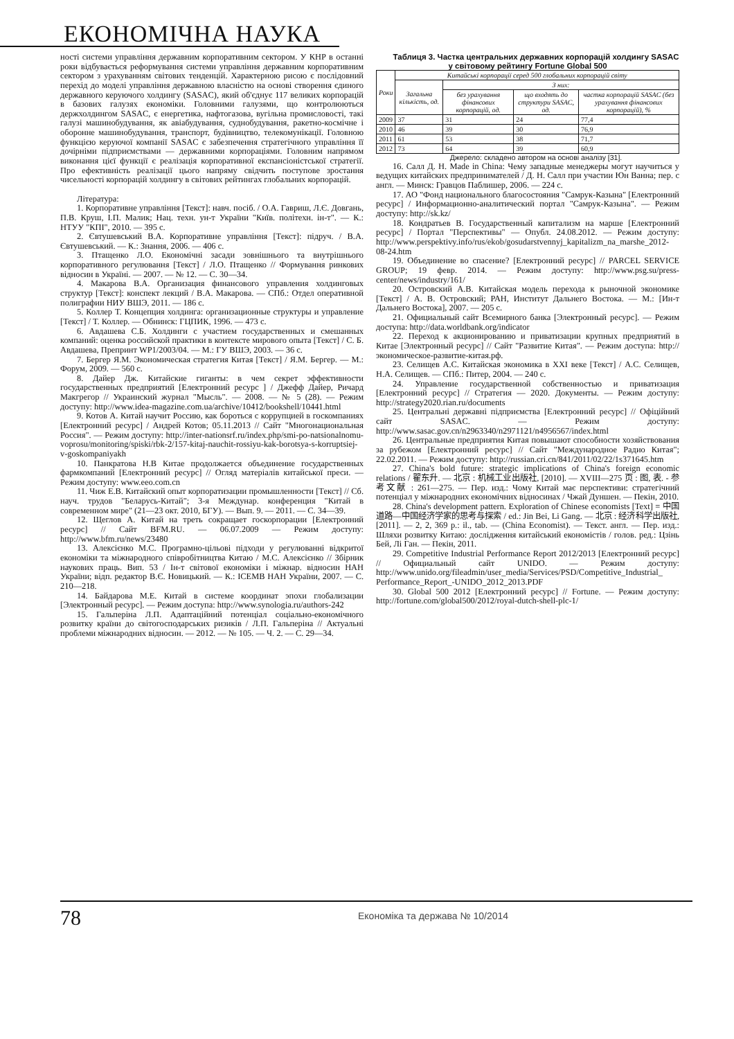ЕКОНОМІЧНА НАУКА
ності системи управління державним корпоративним сектором. У КНР в останні роки відбувається реформування системи управління державним корпоративним сектором з урахуванням світових тенденцій. Характерною рисою є послідовний перехід до моделі управління державною власністю на основі створення єдиного державного керуючого холдингу (SASAC), який об'єднує 117 великих корпорацій в базових галузях економіки. Головними галузями, що контролюються держхолдингом SASAC, є енергетика, нафтогазова, вугільна промисловості, такі галузі машинобудування, як авіабудування, суднобудування, ракетно-космічне і оборонне машинобудування, транспорт, будівництво, телекомунікації. Головною функцією керуючої компанії SASAC є забезпечення стратегічного управління її дочірніми підприємствами — державними корпораціями. Головним напрямом виконання цієї функції є реалізація корпоративної експансіоністської стратегії. Про ефективність реалізації цього напряму свідчить поступове зростання чисельності корпорацій холдингу в світових рейтингах глобальних корпорацій.
Література:
1. Корпоративне управління [Текст]: навч. посіб. / О.А. Гавриш, Л.Є. Довгань, П.В. Круш, І.П. Малик; Нац. техн. ун-т України "Київ. політехн. ін-т". — К.: НТУУ "КПІ", 2010. — 395 с.
2. Євтушевський В.А. Корпоративне управління [Текст]: підруч. / В.А. Євтушевський. — К.: Знання, 2006. — 406 с.
3. Птащенко Л.О. Економічні засади зовнішнього та внутрішнього корпоративного регулювання [Текст] / Л.О. Птащенко // Формування ринкових відносин в Україні. — 2007. — № 12. — С. 30—34.
4. Макарова В.А. Организация финансового управления холдинговых структур [Текст]: конспект лекций / В.А. Макарова. — СПб.: Отдел оперативной полиграфии НИУ ВШЭ, 2011. — 186 с.
5. Коллер Т. Концепция холдинга: организационные структуры и управление [Текст] / Т. Коллер. — Обнинск: ГЦПИК, 1996. — 473 с.
6. Авдашева С.Б. Холдинги с участием государственных и смешанных компаний: оценка российской практики в контексте мирового опыта [Текст] / С. Б. Авдашева, Препринт WP1/2003/04. — М.: ГУ ВШЭ, 2003. — 36 с.
7. Бергер Я.М. Экономическая стратегия Китая [Текст] / Я.М. Бергер. — М.: Форум, 2009. — 560 с.
8. Дайер Дж. Китайские гиганты: в чем секрет эффективности государственных предприятий [Електронний ресурс ] / Джефф Дайер, Ричард Макгрегор // Украинский журнал "Мысль". — 2008. — № 5 (28). — Режим доступу: http://www.idea-magazine.com.ua/archive/10412/bookshell/10441.html
9. Котов А. Китай научит Россию, как бороться с коррупцией в госкомпаниях [Електронний ресурс] / Андрей Котов; 05.11.2013 // Сайт "Многонациональная Россия". — Режим доступу: http://inter-nationsrf.ru/index.php/smi-po-natsionalnomu-voprosu/monitoring/spiski/rbk-2/157-kitaj-nauchit-rossiyu-kak-borotsya-s-korruptsiej-v-goskompaniyakh
10. Панкратова Н.В Китае продолжается объединение государственных фармкомпаний [Електронний ресурс] // Огляд матеріалів китайської преси. — Режим доступу: www.eeo.com.cn
11. Чиж Е.В. Китайский опыт корпоратизации промышленности [Текст] // Сб. науч. трудов "Беларусь-Китай"; 3-я Междунар. конференция "Китай в современном мире" (21—23 окт. 2010, БГУ). — Вып. 9. — 2011. — С. 34—39.
12. Щеглов А. Китай на треть сокращает госкорпорации [Електронний ресурс] // Сайт BFM.RU. — 06.07.2009 — Режим доступу: http://www.bfm.ru/news/23480
13. Алексієнко М.С. Програмно-цільові підходи у регулюванні відкритої економіки та міжнародного співробітництва Китаю / М.С. Алексієнко // Збірник наукових праць. Вип. 53 / Ін-т світової економіки і міжнар. відносин НАН України; відп. редактор В.Є. Новицький. — К.: ІСЕМВ НАН України, 2007. — С. 210—218.
14. Байдарова М.Е. Китай в системе координат эпохи глобализации [Электронный ресурс]. — Режим доступа: http://www.synologia.ru/authors-242
15. Гальперіна Л.П. Адаптаційний потенціал соціально-економічного розвитку країни до світогосподарських ризиків / Л.П. Гальперіна // Актуальні проблеми міжнародних відносин. — 2012. — № 105. — Ч. 2. — С. 29—34.
Таблиця 3. Частка центральних державних корпорацій холдингу SASAC у світовому рейтингу Fortune Global 500
| Роки | Китайські корпорації серед 500 глобальних корпорацій світу | | | |
| --- | --- | --- | --- | --- |
| | Загальна кількість, од. | З них: | | |
| | | без урахування фінансових корпорацій, од. | що входять до структури SASAC, од. | частка корпорацій SASAC (без урахування фінансових корпорацій), % |
| 2009 | 37 | 31 | 24 | 77,4 |
| 2010 | 46 | 39 | 30 | 76,9 |
| 2011 | 61 | 53 | 38 | 71,7 |
| 2012 | 73 | 64 | 39 | 60,9 |
Джерело: складено автором на основі аналізу [31].
16. Салл Д. Н. Made in China: Чему западные менеджеры могут научиться у ведущих китайских предпринимателей / Д. Н. Салл при участии Юн Ванна; пер. с англ. — Минск: Гравцов Паблишер, 2006. — 224 с.
17. АО "Фонд национального благосостояния "Самрук-Казына" [Електронний ресурс] / Информационно-аналитический портал "Самрук-Казына". — Режим доступу: http://sk.kz/
18. Кондратьев В. Государственный капитализм на марше [Електронний ресурс] / Портал "Перспективы" — Опубл. 24.08.2012. — Режим доступу: http://www.perspektivy.info/rus/ekob/gosudarstvennyj_kapitalizm_na_marshe_2012-08-24.htm
19. Объединение во спасение? [Електронний ресурс] // PARCEL SERVICE GROUP; 19 февр. 2014. — Режим доступу: http://www.psg.su/press-center/news/industry/161/
20. Островский А.В. Китайская модель перехода к рыночной экономике [Текст] / А. В. Островский; РАН, Институт Дальнего Востока. — М.: [Ин-т Дальнего Востока], 2007. — 205 с.
21. Официальный сайт Всемирного банка [Электронный ресурс]. — Режим доступа: http://data.worldbank.org/indicator
22. Переход к акционированию и приватизации крупных предприятий в Китае [Электронный ресурс] // Сайт "Развитие Китая". — Режим доступа: http://экономическое-развитие-китая.рф.
23. Селищев А.С. Китайская экономика в XXI веке [Текст] / А.С. Селищев, Н.А. Селищев. — СПб.: Питер, 2004. — 240 с.
24. Управление государственной собственностью и приватизация [Електронний ресурс] // Стратегия — 2020. Документы. — Режим доступу: http://strategy2020.rian.ru/documents
25. Центральні державні підприємства [Електронний ресурс] // Офіційний сайт SASAC. — Режим доступу: http://www.sasac.gov.cn/n2963340/n2971121/n4956567/index.html
26. Центральные предприятия Китая повышают способности хозяйствования за рубежом [Електронний ресурс] // Сайт "Международное Радио Китая"; 22.02.2011. — Режим доступу: http://russian.cri.cn/841/2011/02/22/1s371645.htm
27. China's bold future: strategic implications of China's foreign economic relations / 翟东升. — 北京 : 机械工业出版社, [2010]. — XVIII—275 页 : 图, 表. - 参考文献 : 261—275. — Пер. изд.: Чому Китай має перспективи: стратегічний потенціал у міжнародних економічних відносинах / Чжай Дуншен. — Пекін, 2010.
28. China's development pattern. Exploration of Chinese economists [Text] = 中国道路—中国经济学家的思考与探索 / ed.: Jin Bei, Li Gang. — 北京 : 经济科学出版社, [2011]. — 2, 2, 369 p.: il., tab. — (China Economist). — Текст. англ. — Пер. изд.: Шляхи розвитку Китаю: дослідження китайський економістів / голов. ред.: Цзінь Бей, Лі Ган. — Пекін, 2011.
29. Competitive Industrial Performance Report 2012/2013 [Електронний ресурс] // Официальный сайт UNIDO. — Режим доступу: http://www.unido.org/fileadmin/user_media/Services/PSD/Competitive_Industrial_ Performance_Report_-UNIDO_2012_2013.PDF
30. Global 500 2012 [Електронний ресурс] // Fortune. — Режим доступу: http://fortune.com/global500/2012/royal-dutch-shell-plc-1/
78 Економіка та держава № 10/2014